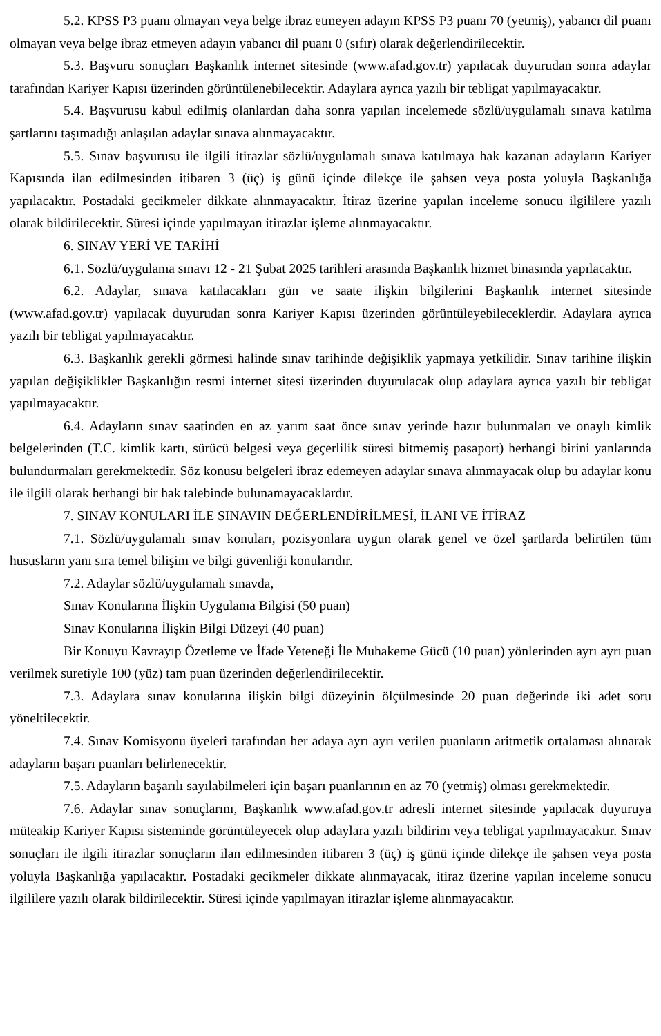5.2. KPSS P3 puanı olmayan veya belge ibraz etmeyen adayın KPSS P3 puanı 70 (yetmiş), yabancı dil puanı olmayan veya belge ibraz etmeyen adayın yabancı dil puanı 0 (sıfır) olarak değerlendirilecektir.
5.3. Başvuru sonuçları Başkanlık internet sitesinde (www.afad.gov.tr) yapılacak duyurudan sonra adaylar tarafından Kariyer Kapısı üzerinden görüntülenebilecektir. Adaylara ayrıca yazılı bir tebligat yapılmayacaktır.
5.4. Başvurusu kabul edilmiş olanlardan daha sonra yapılan incelemede sözlü/uygulamalı sınava katılma şartlarını taşımadığı anlaşılan adaylar sınava alınmayacaktır.
5.5. Sınav başvurusu ile ilgili itirazlar sözlü/uygulamalı sınava katılmaya hak kazanan adayların Kariyer Kapısında ilan edilmesinden itibaren 3 (üç) iş günü içinde dilekçe ile şahsen veya posta yoluyla Başkanlığa yapılacaktır. Postadaki gecikmeler dikkate alınmayacaktır. İtiraz üzerine yapılan inceleme sonucu ilgililere yazılı olarak bildirilecektir. Süresi içinde yapılmayan itirazlar işleme alınmayacaktır.
6. SINAV YERİ VE TARİHİ
6.1. Sözlü/uygulama sınavı 12 - 21 Şubat 2025 tarihleri arasında Başkanlık hizmet binasında yapılacaktır.
6.2. Adaylar, sınava katılacakları gün ve saate ilişkin bilgilerini Başkanlık internet sitesinde (www.afad.gov.tr) yapılacak duyurudan sonra Kariyer Kapısı üzerinden görüntüleyebileceklerdir. Adaylara ayrıca yazılı bir tebligat yapılmayacaktır.
6.3. Başkanlık gerekli görmesi halinde sınav tarihinde değişiklik yapmaya yetkilidir. Sınav tarihine ilişkin yapılan değişiklikler Başkanlığın resmi internet sitesi üzerinden duyurulacak olup adaylara ayrıca yazılı bir tebligat yapılmayacaktır.
6.4. Adayların sınav saatinden en az yarım saat önce sınav yerinde hazır bulunmaları ve onaylı kimlik belgelerinden (T.C. kimlik kartı, sürücü belgesi veya geçerlilik süresi bitmemiş pasaport) herhangi birini yanlarında bulundurmaları gerekmektedir. Söz konusu belgeleri ibraz edemeyen adaylar sınava alınmayacak olup bu adaylar konu ile ilgili olarak herhangi bir hak talebinde bulunamayacaklardır.
7. SINAV KONULARI İLE SINAVIN DEĞERLENDİRİLMESİ, İLANI VE İTİRAZ
7.1. Sözlü/uygulamalı sınav konuları, pozisyonlara uygun olarak genel ve özel şartlarda belirtilen tüm hususların yanı sıra temel bilişim ve bilgi güvenliği konularıdır.
7.2. Adaylar sözlü/uygulamalı sınavda,
Sınav Konularına İlişkin Uygulama Bilgisi (50 puan)
Sınav Konularına İlişkin Bilgi Düzeyi (40 puan)
Bir Konuyu Kavrayıp Özetleme ve İfade Yeteneği İle Muhakeme Gücü (10 puan) yönlerinden ayrı ayrı puan verilmek suretiyle 100 (yüz) tam puan üzerinden değerlendirilecektir.
7.3. Adaylara sınav konularına ilişkin bilgi düzeyinin ölçülmesinde 20 puan değerinde iki adet soru yöneltilecektir.
7.4. Sınav Komisyonu üyeleri tarafından her adaya ayrı ayrı verilen puanların aritmetik ortalaması alınarak adayların başarı puanları belirlenecektir.
7.5. Adayların başarılı sayılabilmeleri için başarı puanlarının en az 70 (yetmiş) olması gerekmektedir.
7.6. Adaylar sınav sonuçlarını, Başkanlık www.afad.gov.tr adresli internet sitesinde yapılacak duyuruya müteakip Kariyer Kapısı sisteminde görüntüleyecek olup adaylara yazılı bildirim veya tebligat yapılmayacaktır. Sınav sonuçları ile ilgili itirazlar sonuçların ilan edilmesinden itibaren 3 (üç) iş günü içinde dilekçe ile şahsen veya posta yoluyla Başkanlığa yapılacaktır. Postadaki gecikmeler dikkate alınmayacak, itiraz üzerine yapılan inceleme sonucu ilgililere yazılı olarak bildirilecektir. Süresi içinde yapılmayan itirazlar işleme alınmayacaktır.